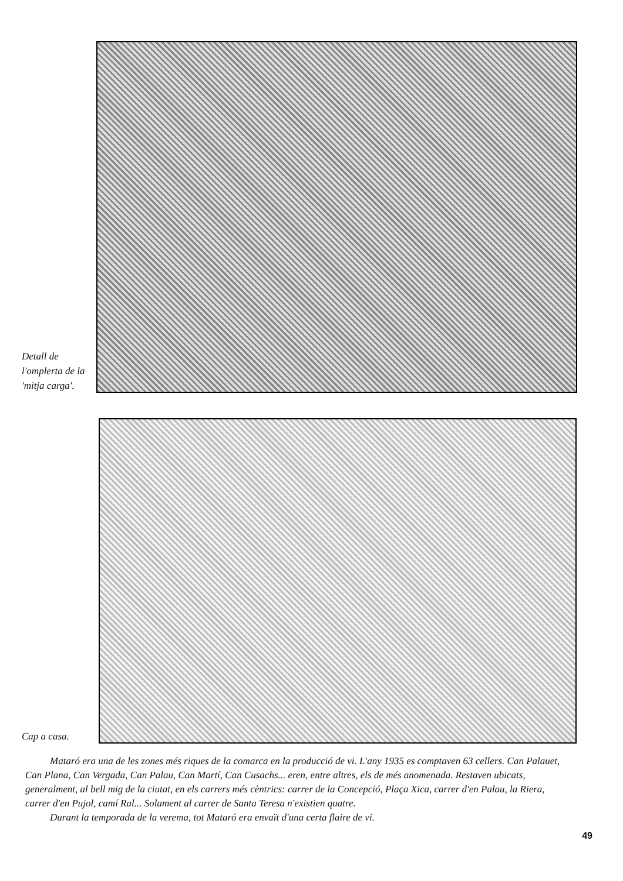Detall de l'omplerta de la 'mitja carga'.
Cap a casa.
Mataró era una de les zones més riques de la comarca en la producció de vi. L'any 1935 es comptaven 63 cellers. Can Palauet, Can Plana, Can Vergada, Can Palau, Can Martí, Can Cusachs... eren, entre altres, els de més anomenada. Restaven ubicats, generalment, al bell mig de la ciutat, en els carrers més cèntrics: carrer de la Concepció, Plaça Xica, carrer d'en Palau, la Riera, carrer d'en Pujol, camí Ral... Solament al carrer de Santa Teresa n'existien quatre.
Durant la temporada de la verema, tot Mataró era envaït d'una certa flaire de vi.
49